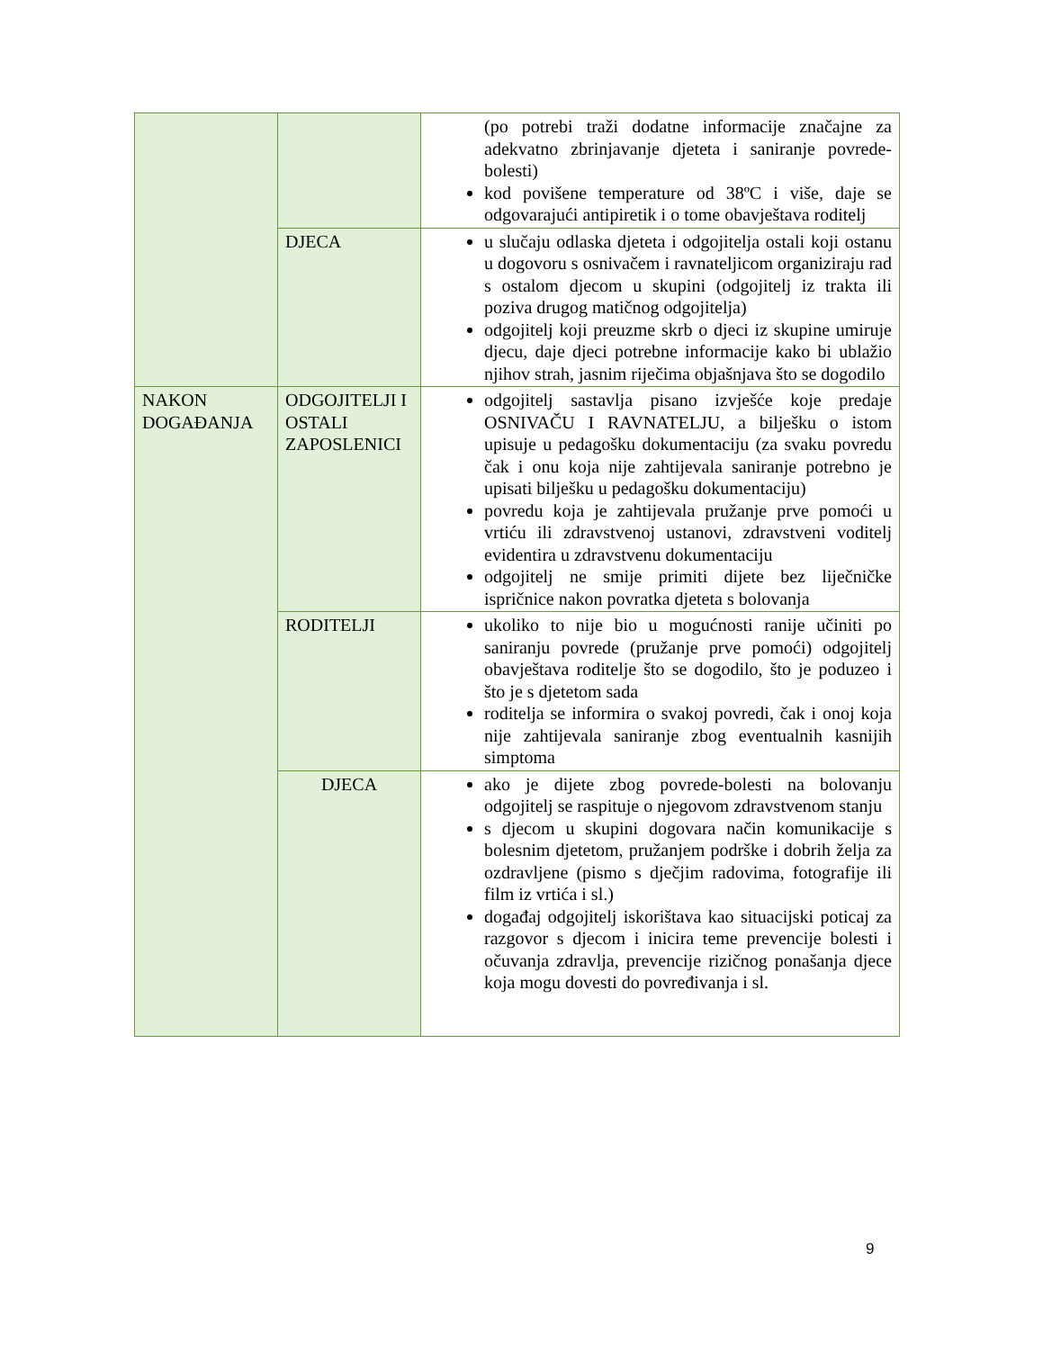| | | (po potrebi traži dodatne informacije značajne za adekvatno zbrinjavanje djeteta i saniranje povrede-bolesti) kod povišene temperature od 38ºC i više, daje se odgovarajući antipiretik i o tome obavještava roditelj |
| | DJECA | u slučaju odlaska djeteta i odgojitelja ostali koji ostanu u dogovoru s osnivačem i ravnateljicom organiziraju rad s ostalom djecom u skupini (odgojitelj iz trakta ili poziva drugog matičnog odgojitelja) odgojitelj koji preuzme skrb o djeci iz skupine umiruje djecu, daje djeci potrebne informacije kako bi ublažio njihov strah, jasnim riječima objašnjava što se dogodilo |
| NAKON DOGAĐANJA | ODGOJITELJI I OSTALI ZAPOSLENICI | odgojitelj sastavlja pisano izvješće koje predaje OSNIVAČU I RAVNATELJU, a bilješku o istom upisuje u pedagošku dokumentaciju (za svaku povredu čak i onu koja nije zahtijevala saniranje potrebno je upisati bilješku u pedagošku dokumentaciju) povredu koja je zahtijevala pružanje prve pomoći u vrtiću ili zdravstvenoj ustanovi, zdravstveni voditelj evidentira u zdravstvenu dokumentaciju odgojitelj ne smije primiti dijete bez liječničke ispričnice nakon povratka djeteta s bolovanja |
| | RODITELJI | ukoliko to nije bio u mogućnosti ranije učiniti po saniranju povrede (pružanje prve pomoći) odgojitelj obavještava roditelje što se dogodilo, što je poduzeo i što je s djetetom sada roditelja se informira o svakoj povredi, čak i onoj koja nije zahtijevala saniranje zbog eventualnih kasnijih simptoma |
| | DJECA | ako je dijete zbog povrede-bolesti na bolovanju odgojitelj se raspituje o njegovom zdravstvenom stanju s djecom u skupini dogovara način komunikacije s bolesnim djetetom, pružanjem podrške i dobrih želja za ozdravljene (pismo s dječjim radovima, fotografije ili film iz vrtića i sl.) događaj odgojitelj iskorištava kao situacijski poticaj za razgovor s djecom i inicira teme prevencije bolesti i očuvanja zdravlja, prevencije rizičnog ponašanja djece koja mogu dovesti do povređivanja i sl. |
9